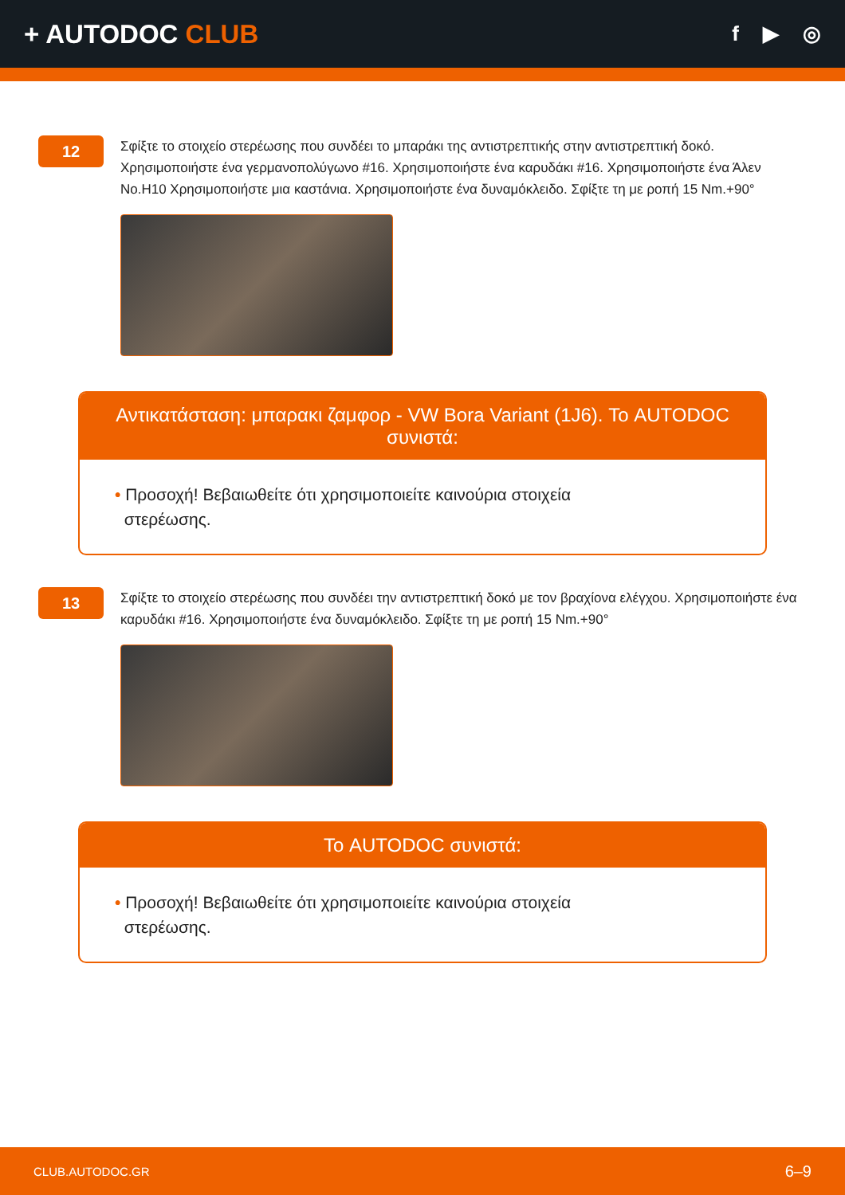+ AUTODOC CLUB
f ▶ ◎
12
Σφίξτε το στοιχείο στερέωσης που συνδέει το μπαράκι της αντιστρεπτικής στην αντιστρεπτική δοκό. Χρησιμοποιήστε ένα γερμανοπολύγωνο #16. Χρησιμοποιήστε ένα καρυδάκι #16. Χρησιμοποιήστε ένα Άλεν No.H10 Χρησιμοποιήστε μια καστάνια. Χρησιμοποιήστε ένα δυναμόκλειδο. Σφίξτε τη με ροπή 15 Nm.+90°
Αντικατάσταση: μπαρακι ζαμφορ - VW Bora Variant (1J6). Το AUTODOC συνιστά:
• Προσοχή! Βεβαιωθείτε ότι χρησιμοποιείτε καινούρια στοιχεία
στερέωσης.
13
Σφίξτε το στοιχείο στερέωσης που συνδέει την αντιστρεπτική δοκό με τον βραχίονα ελέγχου. Χρησιμοποιήστε ένα καρυδάκι #16. Χρησιμοποιήστε ένα δυναμόκλειδο. Σφίξτε τη με ροπή 15 Nm.+90°
Το AUTODOC συνιστά:
• Προσοχή! Βεβαιωθείτε ότι χρησιμοποιείτε καινούρια στοιχεία
στερέωσης.
CLUB.AUTODOC.GR 6–9